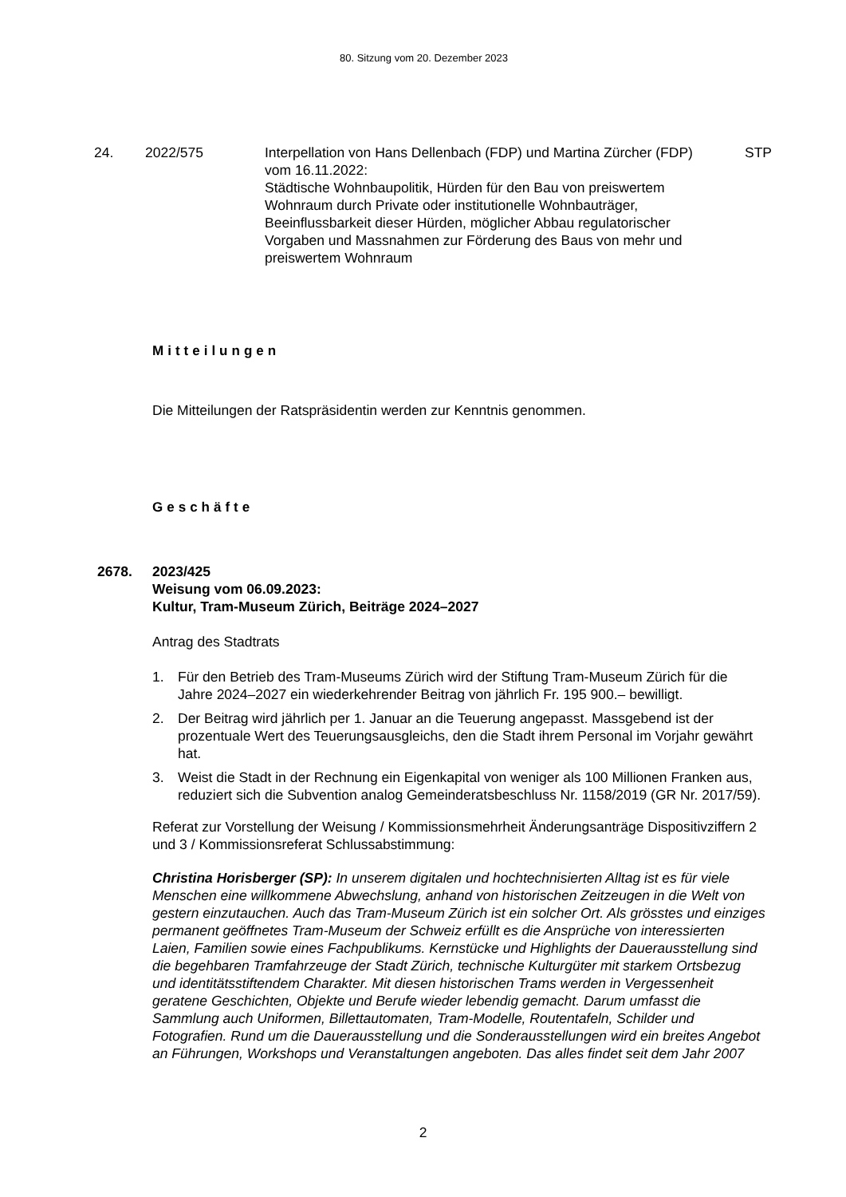80. Sitzung vom 20. Dezember 2023
24. 2022/575 Interpellation von Hans Dellenbach (FDP) und Martina Zürcher (FDP) vom 16.11.2022:
Städtische Wohnbaupolitik, Hürden für den Bau von preiswertem Wohnraum durch Private oder institutionelle Wohnbauträger, Beeinflussbarkeit dieser Hürden, möglicher Abbau regulatorischer Vorgaben und Massnahmen zur Förderung des Baus von mehr und preiswertem Wohnraum
STP
Mitteilungen
Die Mitteilungen der Ratspräsidentin werden zur Kenntnis genommen.
Geschäfte
2678. 2023/425
Weisung vom 06.09.2023:
Kultur, Tram-Museum Zürich, Beiträge 2024–2027
Antrag des Stadtrats
1. Für den Betrieb des Tram-Museums Zürich wird der Stiftung Tram-Museum Zürich für die Jahre 2024–2027 ein wiederkehrender Beitrag von jährlich Fr. 195 900.– bewilligt.
2. Der Beitrag wird jährlich per 1. Januar an die Teuerung angepasst. Massgebend ist der prozentuale Wert des Teuerungsausgleichs, den die Stadt ihrem Personal im Vorjahr gewährt hat.
3. Weist die Stadt in der Rechnung ein Eigenkapital von weniger als 100 Millionen Franken aus, reduziert sich die Subvention analog Gemeinderatsbeschluss Nr. 1158/2019 (GR Nr. 2017/59).
Referat zur Vorstellung der Weisung / Kommissionsmehrheit Änderungsanträge Dispositivziffern 2 und 3 / Kommissionsreferat Schlussabstimmung:
Christina Horisberger (SP): In unserem digitalen und hochtechnisierten Alltag ist es für viele Menschen eine willkommene Abwechslung, anhand von historischen Zeitzeugen in die Welt von gestern einzutauchen. Auch das Tram-Museum Zürich ist ein solcher Ort. Als grösstes und einziges permanent geöffnetes Tram-Museum der Schweiz erfüllt es die Ansprüche von interessierten Laien, Familien sowie eines Fachpublikums. Kernstücke und Highlights der Dauerausstellung sind die begehbaren Tramfahrzeuge der Stadt Zürich, technische Kulturgüter mit starkem Ortsbezug und identitätsstiftendem Charakter. Mit diesen historischen Trams werden in Vergessenheit geratene Geschichten, Objekte und Berufe wieder lebendig gemacht. Darum umfasst die Sammlung auch Uniformen, Billettautomaten, Tram-Modelle, Routentafeln, Schilder und Fotografien. Rund um die Dauerausstellung und die Sonderausstellungen wird ein breites Angebot an Führungen, Workshops und Veranstaltungen angeboten. Das alles findet seit dem Jahr 2007
2